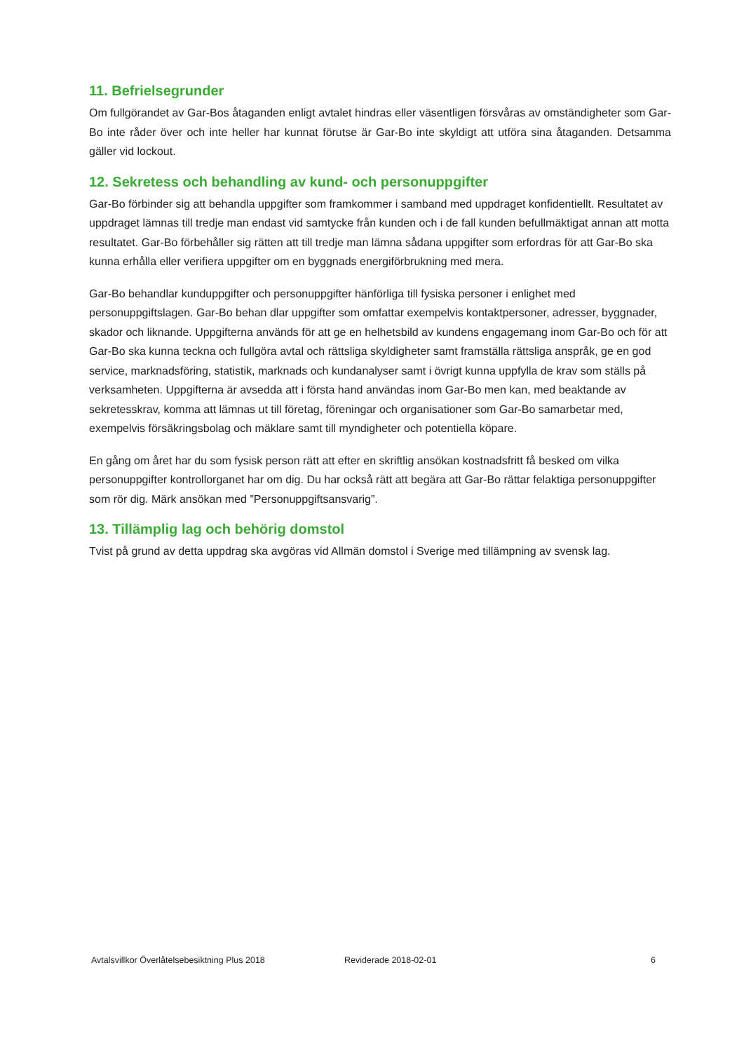11. Befrielsegrunder
Om fullgörandet av Gar-Bos åtaganden enligt avtalet hindras eller väsentligen försvåras av omständigheter som Gar-Bo inte råder över och inte heller har kunnat förutse är Gar-Bo inte skyldigt att utföra sina åtaganden. Detsamma gäller vid lockout.
12. Sekretess och behandling av kund- och personuppgifter
Gar-Bo förbinder sig att behandla uppgifter som framkommer i samband med uppdraget konfidentiellt. Resultatet av uppdraget lämnas till tredje man endast vid samtycke från kunden och i de fall kunden befullmäktigat annan att motta resultatet. Gar-Bo förbehåller sig rätten att till tredje man lämna sådana uppgifter som erfordras för att Gar-Bo ska kunna erhålla eller verifiera uppgifter om en byggnads energiförbrukning med mera.
Gar-Bo behandlar kunduppgifter och personuppgifter hänförliga till fysiska personer i enlighet med personuppgiftslagen. Gar-Bo behan dlar uppgifter som omfattar exempelvis kontaktpersoner, adresser, byggnader, skador och liknande. Uppgifterna används för att ge en helhetsbild av kundens engagemang inom Gar-Bo och för att Gar-Bo ska kunna teckna och fullgöra avtal och rättsliga skyldigheter samt framställa rättsliga anspråk, ge en god service, marknadsföring, statistik, marknads och kundanalyser samt i övrigt kunna uppfylla de krav som ställs på verksamheten. Uppgifterna är avsedda att i första hand användas inom Gar-Bo men kan, med beaktande av sekretesskrav, komma att lämnas ut till företag, föreningar och organisationer som Gar-Bo samarbetar med, exempelvis försäkringsbolag och mäklare samt till myndigheter och potentiella köpare.
En gång om året har du som fysisk person rätt att efter en skriftlig ansökan kostnadsfritt få besked om vilka personuppgifter kontrollorganet har om dig. Du har också rätt att begära att Gar-Bo rättar felaktiga personuppgifter som rör dig. Märk ansökan med ”Personuppgiftsansvarig”.
13. Tillämplig lag och behörig domstol
Tvist på grund av detta uppdrag ska avgöras vid Allmän domstol i Sverige med tillämpning av svensk lag.
Avtalsvillkor Överlåtelsebesiktning Plus 2018 Reviderade 2018-02-01 6